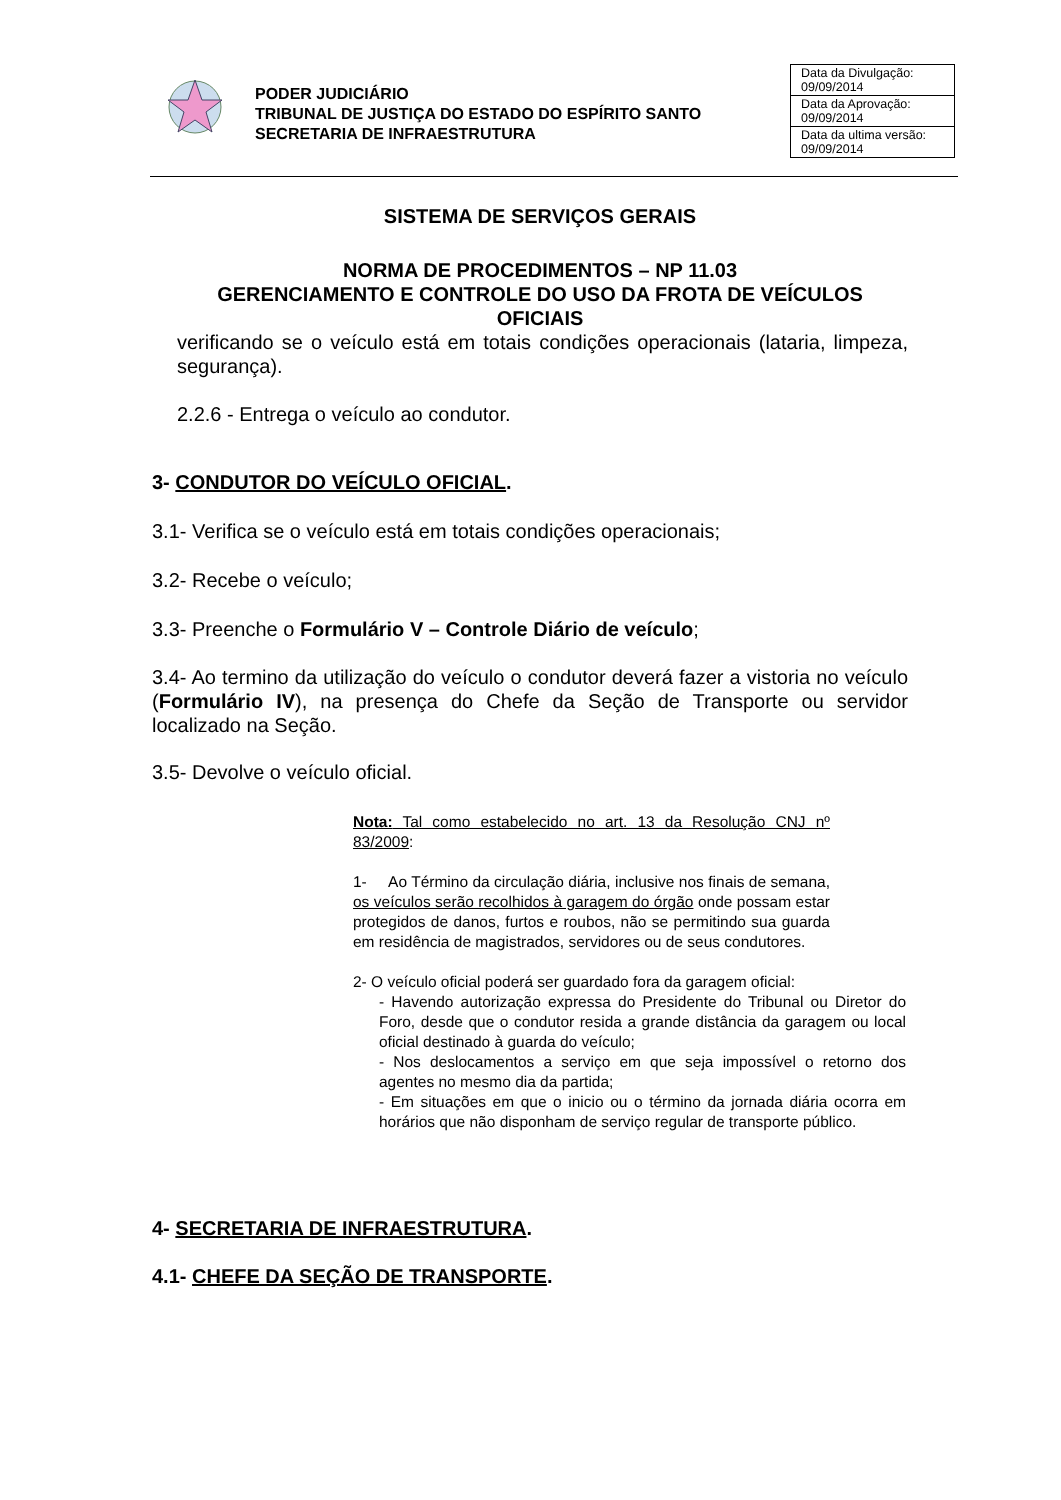PODER JUDICIÁRIO
TRIBUNAL DE JUSTIÇA DO ESTADO DO ESPÍRITO SANTO
SECRETARIA DE INFRAESTRUTURA
| Data da Divulgação: 09/09/2014 |
| Data da Aprovação: 09/09/2014 |
| Data da ultima versão: 09/09/2014 |
SISTEMA DE SERVIÇOS GERAIS
NORMA DE PROCEDIMENTOS – NP 11.03
GERENCIAMENTO E CONTROLE DO USO DA FROTA DE VEÍCULOS OFICIAIS
verificando se o veículo está em totais condições operacionais (lataria, limpeza, segurança).
2.2.6 - Entrega o veículo ao condutor.
3- CONDUTOR DO VEÍCULO OFICIAL.
3.1- Verifica se o veículo está em totais condições operacionais;
3.2- Recebe o veículo;
3.3- Preenche o Formulário V – Controle Diário de veículo;
3.4- Ao termino da utilização do veículo o condutor deverá fazer a vistoria no veículo (Formulário IV), na presença do Chefe da Seção de Transporte ou servidor localizado na Seção.
3.5- Devolve o veículo oficial.
Nota: Tal como estabelecido no art. 13 da Resolução CNJ nº 83/2009:
1- Ao Término da circulação diária, inclusive nos finais de semana, os veículos serão recolhidos à garagem do órgão onde possam estar protegidos de danos, furtos e roubos, não se permitindo sua guarda em residência de magistrados, servidores ou de seus condutores.
2- O veículo oficial poderá ser guardado fora da garagem oficial:
- Havendo autorização expressa do Presidente do Tribunal ou Diretor do Foro, desde que o condutor resida a grande distância da garagem ou local oficial destinado à guarda do veículo;
- Nos deslocamentos a serviço em que seja impossível o retorno dos agentes no mesmo dia da partida;
- Em situações em que o inicio ou o término da jornada diária ocorra em horários que não disponham de serviço regular de transporte público.
4- SECRETARIA DE INFRAESTRUTURA.
4.1- CHEFE DA SEÇÃO DE TRANSPORTE.